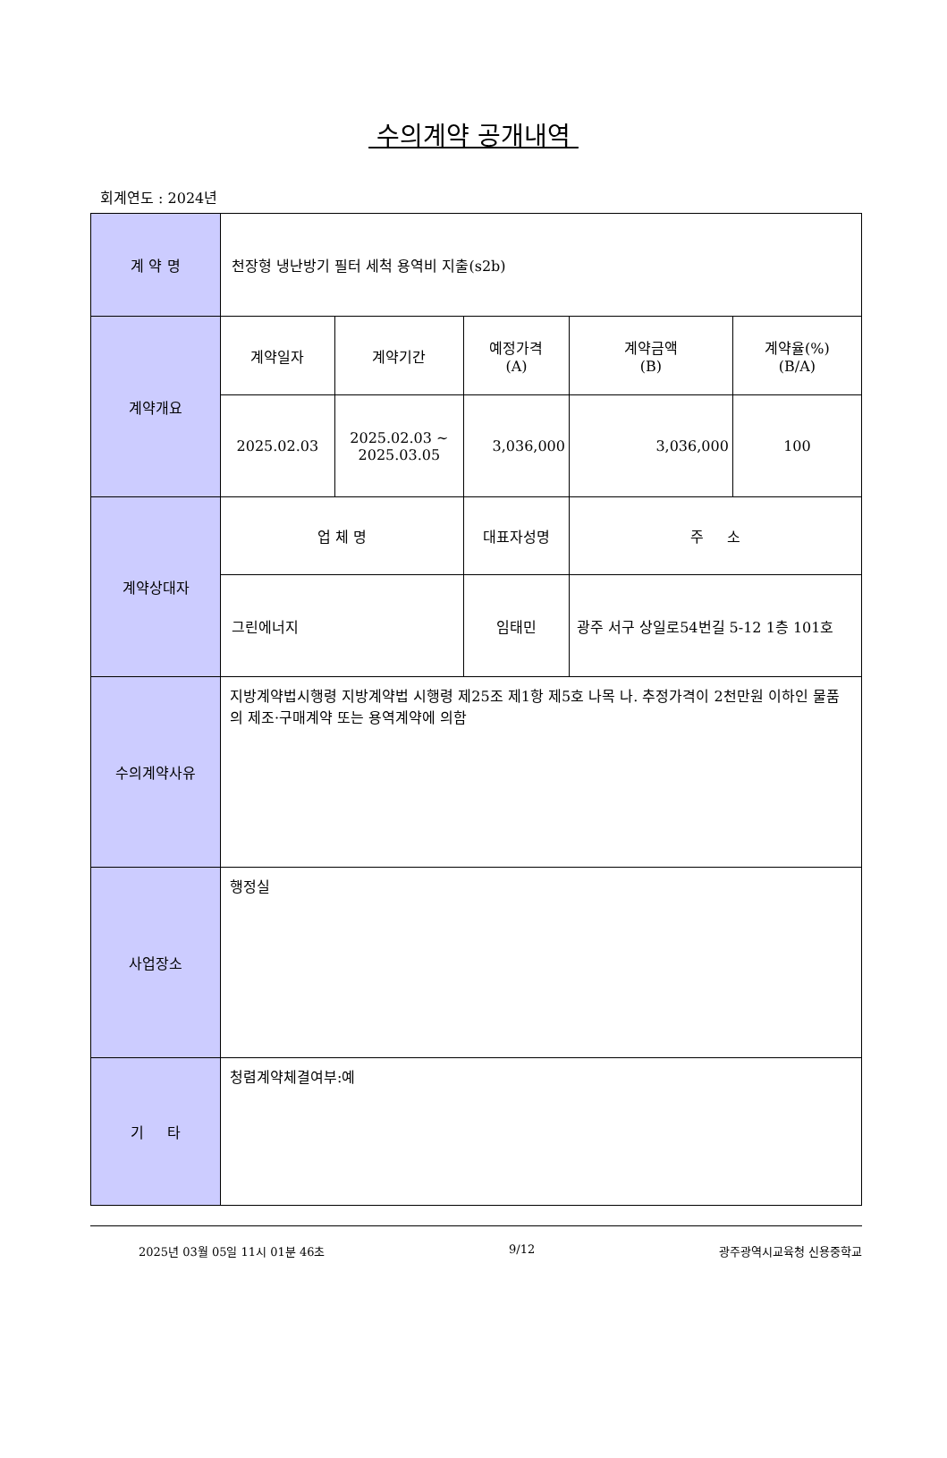수의계약 공개내역
회계연도 : 2024년
| 계 약 명 | 천장형 냉난방기 필터 세척 용역비 지출(s2b) | | | | |
| 계약개요 | 계약일자 | 계약기간 | 예정가격 (A) | 계약금액 (B) | 계약율(%) (B/A) |
| | 2025.02.03 | 2025.02.03 ~ 2025.03.05 | 3,036,000 | 3,036,000 | 100 |
| 계약상대자 | 업 체 명 | | 대표자성명 | 주 소 | |
| | 그린에너지 | | 임태민 | 광주 서구 상일로54번길 5-12 1층 101호 | |
| 수의계약사유 | 지방계약법시행령 지방계약법 시행령 제25조 제1항 제5호 나목 나. 추정가격이 2천만원 이하인 물품의 제조·구매계약 또는 용역계약에 의함 | | | | |
| 사업장소 | 행정실 | | | | |
| 기 타 | 청렴계약체결여부:예 | | | | |
2025년 03월 05일 11시 01분 46초 9/12 광주광역시교육청 신용중학교